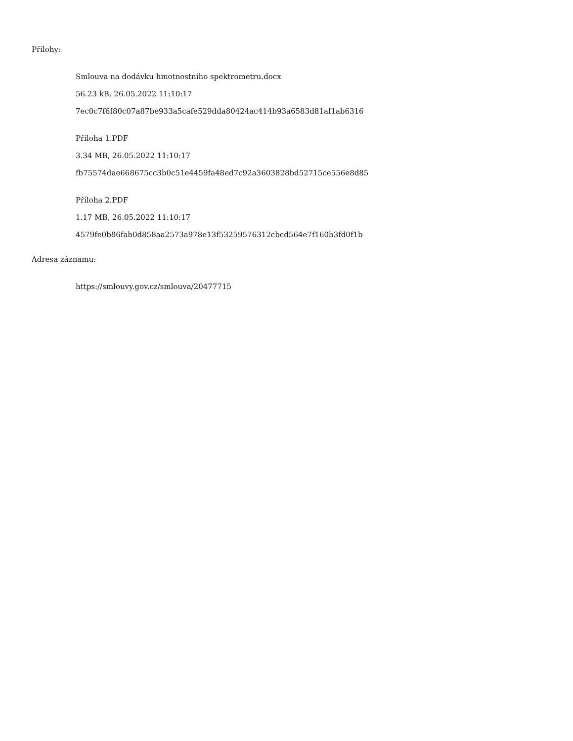Přílohy:
Smlouva na dodávku hmotnostního spektrometru.docx
56.23 kB, 26.05.2022 11:10:17
7ec0c7f6f80c07a87be933a5cafe529dda80424ac414b93a6583d81af1ab6316
Příloha 1.PDF
3.34 MB, 26.05.2022 11:10:17
fb75574dae668675cc3b0c51e4459fa48ed7c92a3603828bd52715ce556e8d85
Příloha 2.PDF
1.17 MB, 26.05.2022 11:10:17
4579fe0b86fab0d858aa2573a978e13f53259576312cbcd564e7f160b3fd0f1b
Adresa záznamu:
https://smlouvy.gov.cz/smlouva/20477715